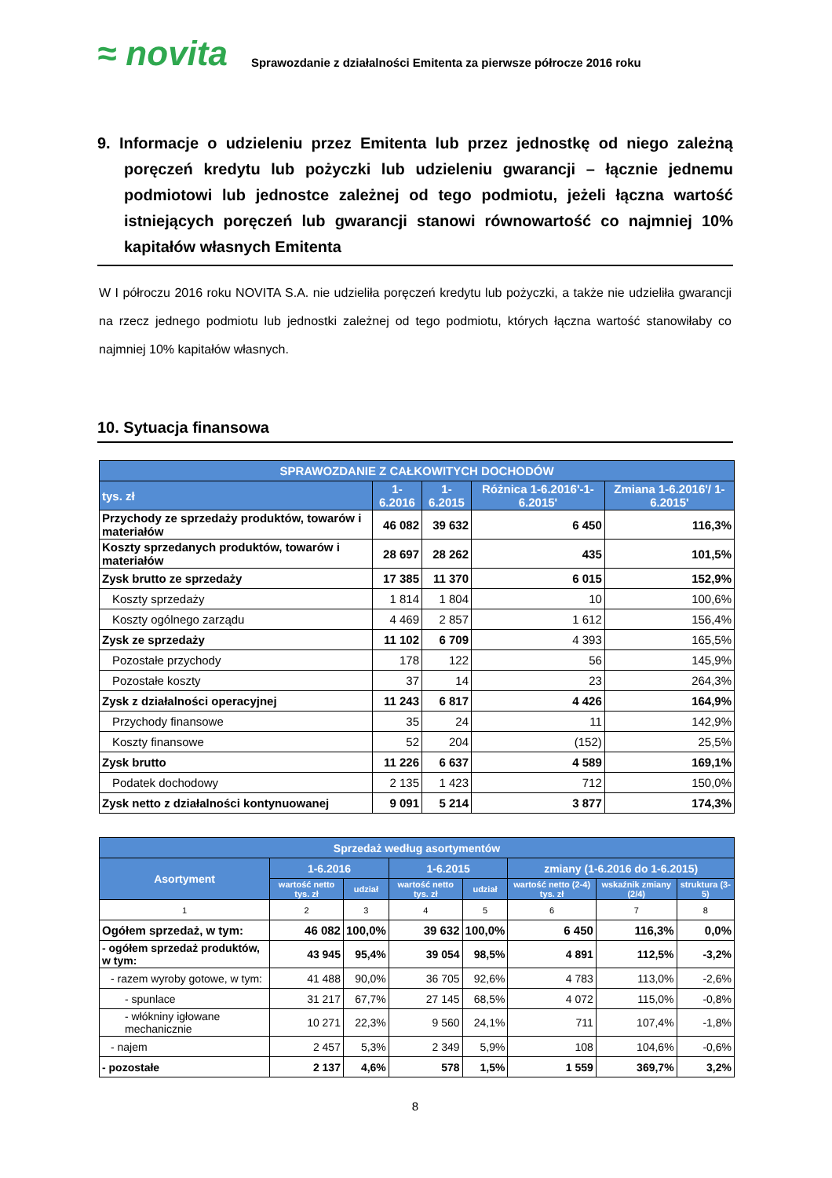≈ novita
Sprawozdanie z działalności Emitenta za pierwsze półrocze 2016 roku
9. Informacje o udzieleniu przez Emitenta lub przez jednostkę od niego zależną poręczeń kredytu lub pożyczki lub udzieleniu gwarancji – łącznie jednemu podmiotowi lub jednostce zależnej od tego podmiotu, jeżeli łączna wartość istniejących poręczeń lub gwarancji stanowi równowartość co najmniej 10% kapitałów własnych Emitenta
W I półroczu 2016 roku NOVITA S.A. nie udzieliła poręczeń kredytu lub pożyczki, a także nie udzieliła gwarancji na rzecz jednego podmiotu lub jednostki zależnej od tego podmiotu, których łączna wartość stanowiłaby co najmniej 10% kapitałów własnych.
10. Sytuacja finansowa
| SPRAWOZDANIE Z CAŁKOWITYCH DOCHODÓW | | | | |
| --- | --- | --- | --- | --- |
| tys. zł | 1-6.2016 | 1-6.2015 | Różnica 1-6.2016'-1-6.2015' | Zmiana 1-6.2016'/ 1-6.2015' |
| Przychody ze sprzedaży produktów, towarów i materiałów | 46 082 | 39 632 | 6 450 | 116,3% |
| Koszty sprzedanych produktów, towarów i materiałów | 28 697 | 28 262 | 435 | 101,5% |
| Zysk brutto ze sprzedaży | 17 385 | 11 370 | 6 015 | 152,9% |
| Koszty sprzedaży | 1 814 | 1 804 | 10 | 100,6% |
| Koszty ogólnego zarządu | 4 469 | 2 857 | 1 612 | 156,4% |
| Zysk ze sprzedaży | 11 102 | 6 709 | 4 393 | 165,5% |
| Pozostałe przychody | 178 | 122 | 56 | 145,9% |
| Pozostałe koszty | 37 | 14 | 23 | 264,3% |
| Zysk z działalności operacyjnej | 11 243 | 6 817 | 4 426 | 164,9% |
| Przychody finansowe | 35 | 24 | 11 | 142,9% |
| Koszty finansowe | 52 | 204 | (152) | 25,5% |
| Zysk brutto | 11 226 | 6 637 | 4 589 | 169,1% |
| Podatek dochodowy | 2 135 | 1 423 | 712 | 150,0% |
| Zysk netto z działalności kontynuowanej | 9 091 | 5 214 | 3 877 | 174,3% |
| Sprzedaż według asortymentów | | | | | | | |
| --- | --- | --- | --- | --- | --- | --- | --- |
| Asortyment | 1-6.2016 | | 1-6.2015 | | zmiany (1-6.2016 do 1-6.2015) | | |
| | wartość netto tys. zł | udział | wartość netto tys. zł | udział | wartość netto (2-4) tys. zł | wskaźnik zmiany (2/4) | struktura (3-5) |
| 1 | 2 | 3 | 4 | 5 | 6 | 7 | 8 |
| Ogółem sprzedaż, w tym: | 46 082 | 100,0% | 39 632 | 100,0% | 6 450 | 116,3% | 0,0% |
| - ogółem sprzedaż produktów, w tym: | 43 945 | 95,4% | 39 054 | 98,5% | 4 891 | 112,5% | -3,2% |
| - razem wyroby gotowe, w tym: | 41 488 | 90,0% | 36 705 | 92,6% | 4 783 | 113,0% | -2,6% |
| - spunlace | 31 217 | 67,7% | 27 145 | 68,5% | 4 072 | 115,0% | -0,8% |
| - włókniny igłowane mechanicznie | 10 271 | 22,3% | 9 560 | 24,1% | 711 | 107,4% | -1,8% |
| - najem | 2 457 | 5,3% | 2 349 | 5,9% | 108 | 104,6% | -0,6% |
| - pozostałe | 2 137 | 4,6% | 578 | 1,5% | 1 559 | 369,7% | 3,2% |
8